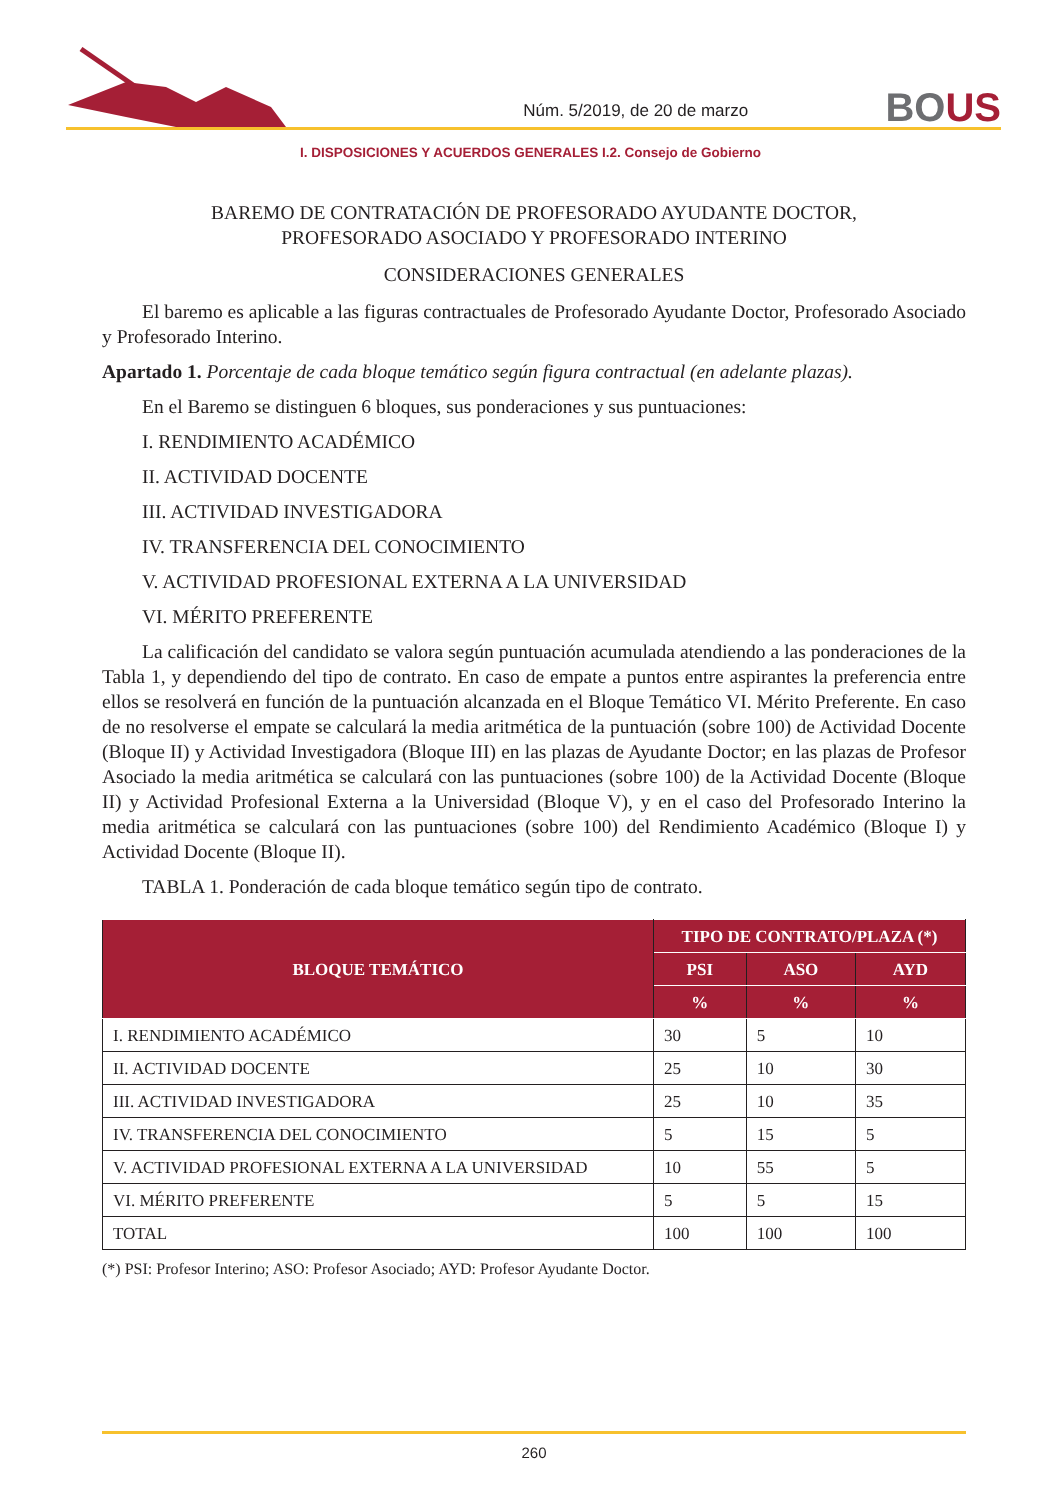Núm. 5/2019, de 20 de marzo
BOUS
I. DISPOSICIONES Y ACUERDOS GENERALES I.2. Consejo de Gobierno
BAREMO DE CONTRATACIÓN DE PROFESORADO AYUDANTE DOCTOR,
PROFESORADO ASOCIADO Y PROFESORADO INTERINO
CONSIDERACIONES GENERALES
El baremo es aplicable a las figuras contractuales de Profesorado Ayudante Doctor, Profesorado Asociado y Profesorado Interino.
Apartado 1. Porcentaje de cada bloque temático según figura contractual (en adelante plazas).
En el Baremo se distinguen 6 bloques, sus ponderaciones y sus puntuaciones:
I. RENDIMIENTO ACADÉMICO
II. ACTIVIDAD DOCENTE
III. ACTIVIDAD INVESTIGADORA
IV. TRANSFERENCIA DEL CONOCIMIENTO
V. ACTIVIDAD PROFESIONAL EXTERNA A LA UNIVERSIDAD
VI. MÉRITO PREFERENTE
La calificación del candidato se valora según puntuación acumulada atendiendo a las ponderaciones de la Tabla 1, y dependiendo del tipo de contrato. En caso de empate a puntos entre aspirantes la preferencia entre ellos se resolverá en función de la puntuación alcanzada en el Bloque Temático VI. Mérito Preferente. En caso de no resolverse el empate se calculará la media aritmética de la puntuación (sobre 100) de Actividad Docente (Bloque II) y Actividad Investigadora (Bloque III) en las plazas de Ayudante Doctor; en las plazas de Profesor Asociado la media aritmética se calculará con las puntuaciones (sobre 100) de la Actividad Docente (Bloque II) y Actividad Profesional Externa a la Universidad (Bloque V), y en el caso del Profesorado Interino la media aritmética se calculará con las puntuaciones (sobre 100) del Rendimiento Académico (Bloque I) y Actividad Docente (Bloque II).
TABLA 1. Ponderación de cada bloque temático según tipo de contrato.
| BLOQUE TEMÁTICO | TIPO DE CONTRATO/PLAZA (*) | | |
| --- | --- | --- | --- |
| | PSI | ASO | AYD |
| | % | % | % |
| I. RENDIMIENTO ACADÉMICO | 30 | 5 | 10 |
| II. ACTIVIDAD DOCENTE | 25 | 10 | 30 |
| III. ACTIVIDAD INVESTIGADORA | 25 | 10 | 35 |
| IV. TRANSFERENCIA DEL CONOCIMIENTO | 5 | 15 | 5 |
| V. ACTIVIDAD PROFESIONAL EXTERNA A LA UNIVERSIDAD | 10 | 55 | 5 |
| VI. MÉRITO PREFERENTE | 5 | 5 | 15 |
| TOTAL | 100 | 100 | 100 |
(*) PSI: Profesor Interino; ASO: Profesor Asociado; AYD: Profesor Ayudante Doctor.
260